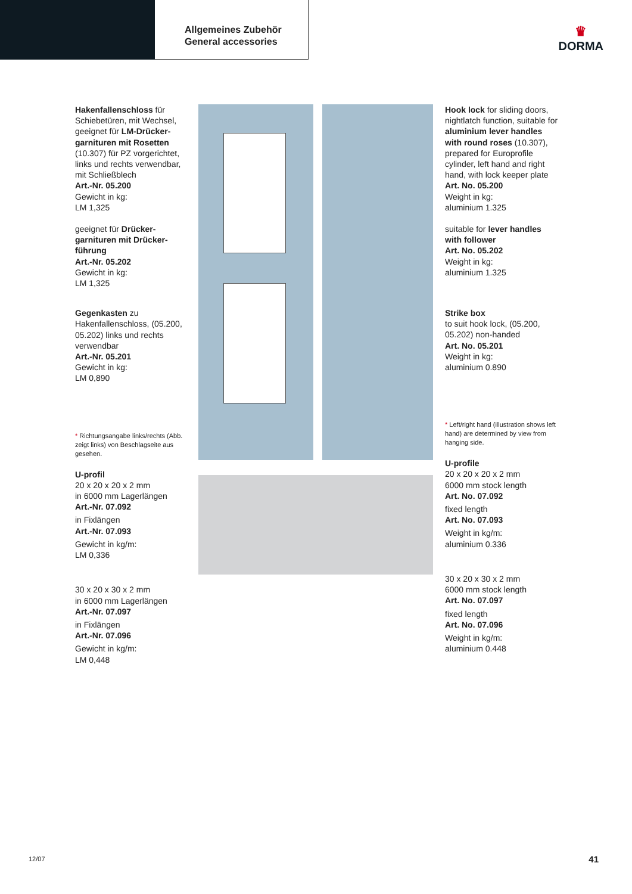Allgemeines Zubehör
General accessories
♛
DORMA
Hakenfallenschloss für Schiebetüren, mit Wechsel, geeignet für LM-Drücker­garnituren mit Rosetten (10.307) für PZ vorgerichtet, links und rechts verwendbar, mit Schließblech
Art.-Nr. 05.200
Gewicht in kg:
LM 1,325
geeignet für Drücker­garnituren mit Drücker­führung
Art.-Nr. 05.202
Gewicht in kg:
LM 1,325
Gegenkasten zu Hakenfallenschloss, (05.200, 05.202) links und rechts verwendbar
Art.-Nr. 05.201
Gewicht in kg:
LM 0,890
* Richtungsangabe links/rechts (Abb. zeigt links) von Beschlagseite aus gesehen.
U-profil
20 x 20 x 20 x 2 mm
in 6000 mm Lagerlängen
Art.-Nr. 07.092
in Fixlängen
Art.-Nr. 07.093
Gewicht in kg/m:
LM 0,336
30 x 20 x 30 x 2 mm
in 6000 mm Lagerlängen
Art.-Nr. 07.097
in Fixlängen
Art.-Nr. 07.096
Gewicht in kg/m:
LM 0,448
Hook lock for sliding doors, nightlatch function, suitable for aluminium lever handles with round roses (10.307), prepared for Europrofile cylinder, left hand and right hand, with lock keeper plate
Art. No. 05.200
Weight in kg:
aluminium 1.325
suitable for lever handles with follower
Art. No. 05.202
Weight in kg:
aluminium 1.325
Strike box
to suit hook lock, (05.200, 05.202) non-handed
Art. No. 05.201
Weight in kg:
aluminium 0.890
* Left/right hand (illustration shows left hand) are determined by view from hanging side.
U-profile
20 x 20 x 20 x 2 mm
6000 mm stock length
Art. No. 07.092
fixed length
Art. No. 07.093
Weight in kg/m:
aluminium 0.336
30 x 20 x 30 x 2 mm
6000 mm stock length
Art. No. 07.097
fixed length
Art. No. 07.096
Weight in kg/m:
aluminium 0.448
12/07 41